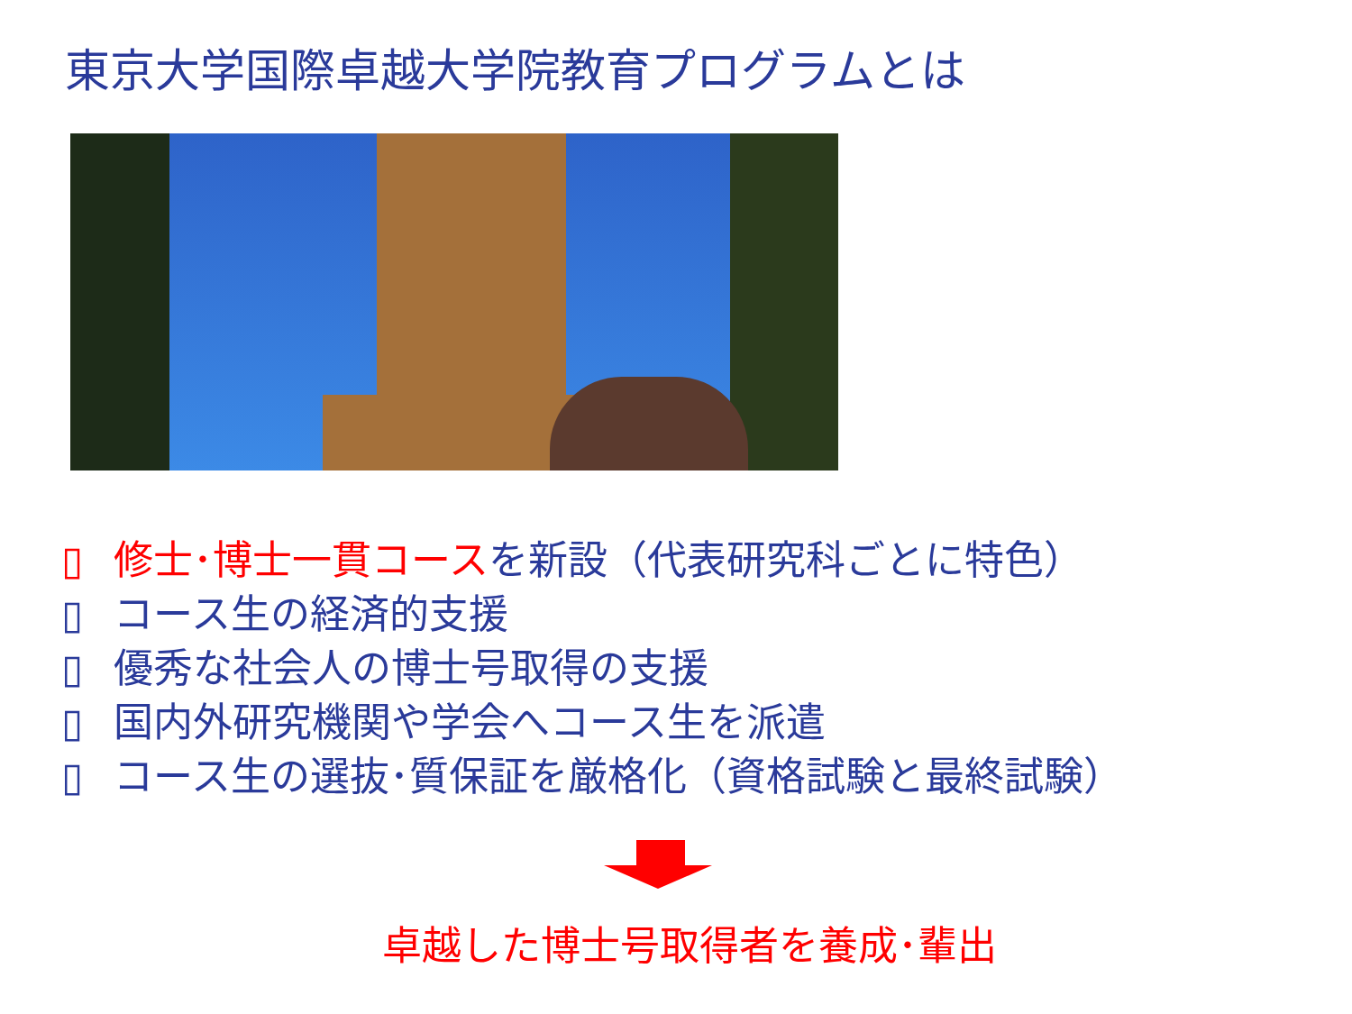東京大学国際卓越大学院教育プログラムとは
▯ 修士･博士一貫コースを新設（代表研究科ごとに特色）
▯ コース生の経済的支援
▯ 優秀な社会人の博士号取得の支援
▯ 国内外研究機関や学会へコース生を派遣
▯ コース生の選抜･質保証を厳格化（資格試験と最終試験）
卓越した博士号取得者を養成･輩出